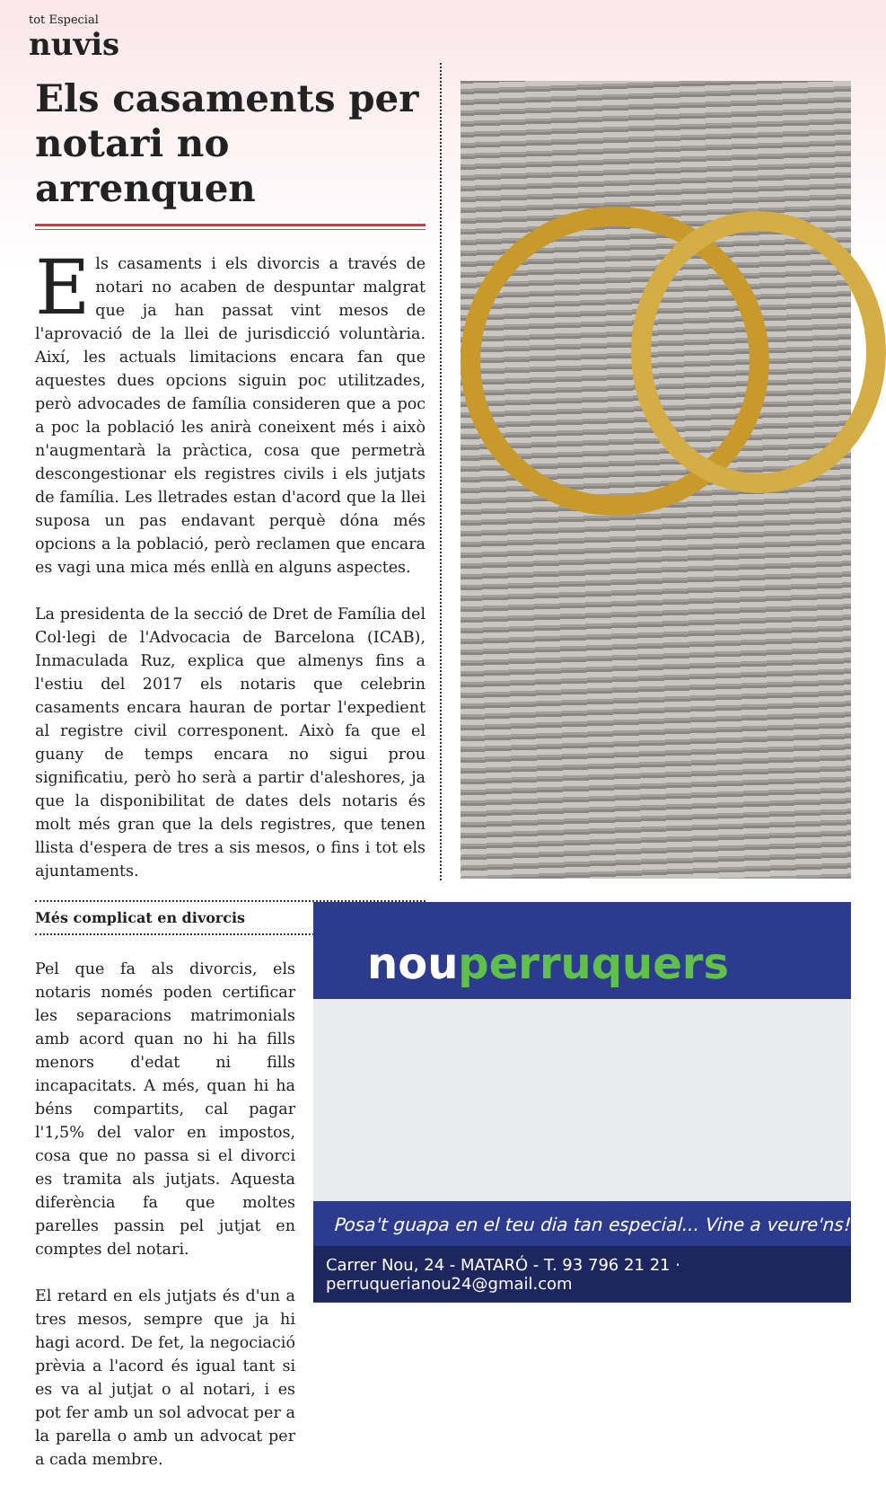tot Especial
nuvis
Els casaments per notari no arrenquen
Els casaments i els divorcis a través de notari no acaben de despuntar malgrat que ja han passat vint mesos de l'aprovació de la llei de jurisdicció voluntària. Així, les actuals limitacions encara fan que aquestes dues opcions siguin poc utilitzades, però advocades de família consideren que a poc a poc la població les anirà coneixent més i això n'augmentarà la pràctica, cosa que permetrà descongestionar els registres civils i els jutjats de família. Les lletrades estan d'acord que la llei suposa un pas endavant perquè dóna més opcions a la població, però reclamen que encara es vagi una mica més enllà en alguns aspectes.
La presidenta de la secció de Dret de Família del Col·legi de l'Advocacia de Barcelona (ICAB), Inmaculada Ruz, explica que almenys fins a l'estiu del 2017 els notaris que celebrin casaments encara hauran de portar l'expedient al registre civil corresponent. Això fa que el guany de temps encara no sigui prou significatiu, però ho serà a partir d'aleshores, ja que la disponibilitat de dates dels notaris és molt més gran que la dels registres, que tenen llista d'espera de tres a sis mesos, o fins i tot els ajuntaments.
Més complicat en divorcis
Pel que fa als divorcis, els notaris només poden certificar les separacions matrimonials amb acord quan no hi ha fills menors d'edat ni fills incapacitats. A més, quan hi ha béns compartits, cal pagar l'1,5% del valor en impostos, cosa que no passa si el divorci es tramita als jutjats. Aquesta diferència fa que moltes parelles passin pel jutjat en comptes del notari.
El retard en els jutjats és d'un a tres mesos, sempre que ja hi hagi acord. De fet, la negociació prèvia a l'acord és igual tant si es va al jutjat o al notari, i es pot fer amb un sol advocat per a la parella o amb un advocat per a cada membre.
nouperruquers
Posa't guapa en el teu dia tan especial... Vine a veure'ns!
Carrer Nou, 24 - MATARÓ - T. 93 796 21 21 · perruquerianou24@gmail.com